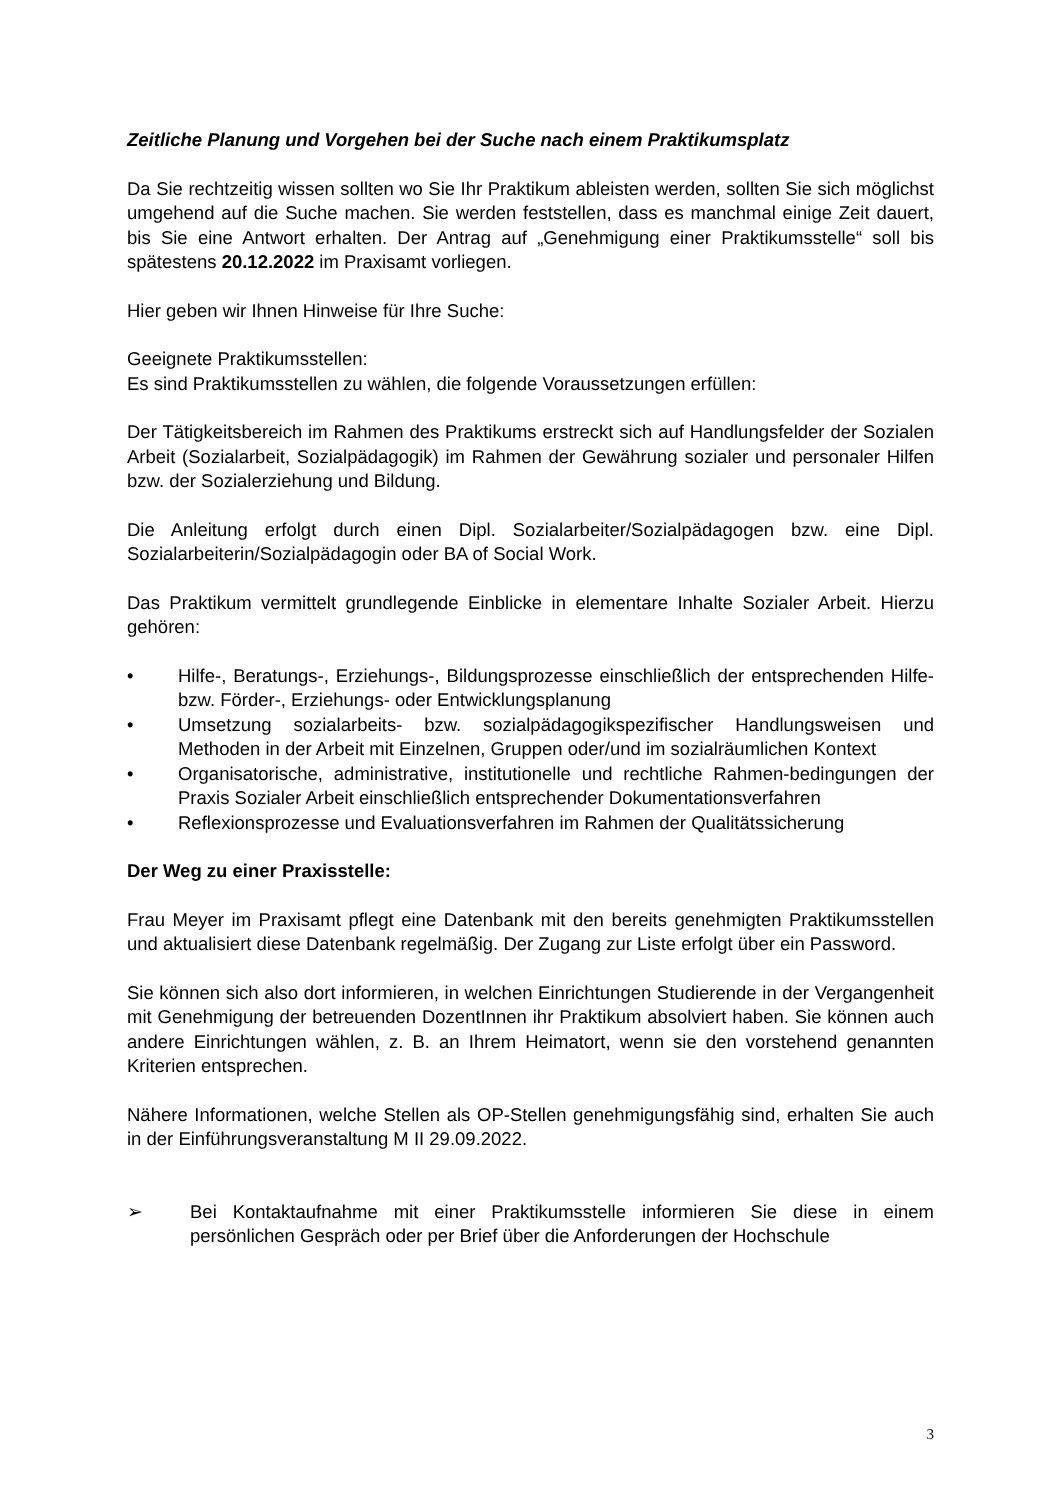Zeitliche Planung und Vorgehen bei der Suche nach einem Praktikumsplatz
Da Sie rechtzeitig wissen sollten wo Sie Ihr Praktikum ableisten werden, sollten Sie sich möglichst umgehend auf die Suche machen. Sie werden feststellen, dass es manchmal einige Zeit dauert, bis Sie eine Antwort erhalten. Der Antrag auf „Genehmigung einer Praktikumsstelle“ soll bis spätestens 20.12.2022 im Praxisamt vorliegen.
Hier geben wir Ihnen Hinweise für Ihre Suche:
Geeignete Praktikumsstellen:
Es sind Praktikumsstellen zu wählen, die folgende Voraussetzungen erfüllen:
Der Tätigkeitsbereich im Rahmen des Praktikums erstreckt sich auf Handlungsfelder der Sozialen Arbeit (Sozialarbeit, Sozialpädagogik) im Rahmen der Gewährung sozialer und personaler Hilfen bzw. der Sozialerziehung und Bildung.
Die Anleitung erfolgt durch einen Dipl. Sozialarbeiter/Sozialpädagogen bzw. eine Dipl. Sozialarbeiterin/Sozialpädagogin oder BA of Social Work.
Das Praktikum vermittelt grundlegende Einblicke in elementare Inhalte Sozialer Arbeit. Hierzu gehören:
• Hilfe-, Beratungs-, Erziehungs-, Bildungsprozesse einschließlich der entsprechenden Hilfe- bzw. Förder-, Erziehungs- oder Entwicklungsplanung
• Umsetzung sozialarbeits- bzw. sozialpädagogikspezifischer Handlungsweisen und Methoden in der Arbeit mit Einzelnen, Gruppen oder/und im sozialräumlichen Kontext
• Organisatorische, administrative, institutionelle und rechtliche Rahmen-bedingungen der Praxis Sozialer Arbeit einschließlich entsprechender Dokumentationsverfahren
• Reflexionsprozesse und Evaluationsverfahren im Rahmen der Qualitätssicherung
Der Weg zu einer Praxisstelle:
Frau Meyer im Praxisamt pflegt eine Datenbank mit den bereits genehmigten Praktikumsstellen und aktualisiert diese Datenbank regelmäßig. Der Zugang zur Liste erfolgt über ein Password.
Sie können sich also dort informieren, in welchen Einrichtungen Studierende in der Vergangenheit mit Genehmigung der betreuenden DozentInnen ihr Praktikum absolviert haben. Sie können auch andere Einrichtungen wählen, z. B. an Ihrem Heimatort, wenn sie den vorstehend genannten Kriterien entsprechen.
Nähere Informationen, welche Stellen als OP-Stellen genehmigungsfähig sind, erhalten Sie auch in der Einführungsveranstaltung M II 29.09.2022.
➢ Bei Kontaktaufnahme mit einer Praktikumsstelle informieren Sie diese in einem persönlichen Gespräch oder per Brief über die Anforderungen der Hochschule
3